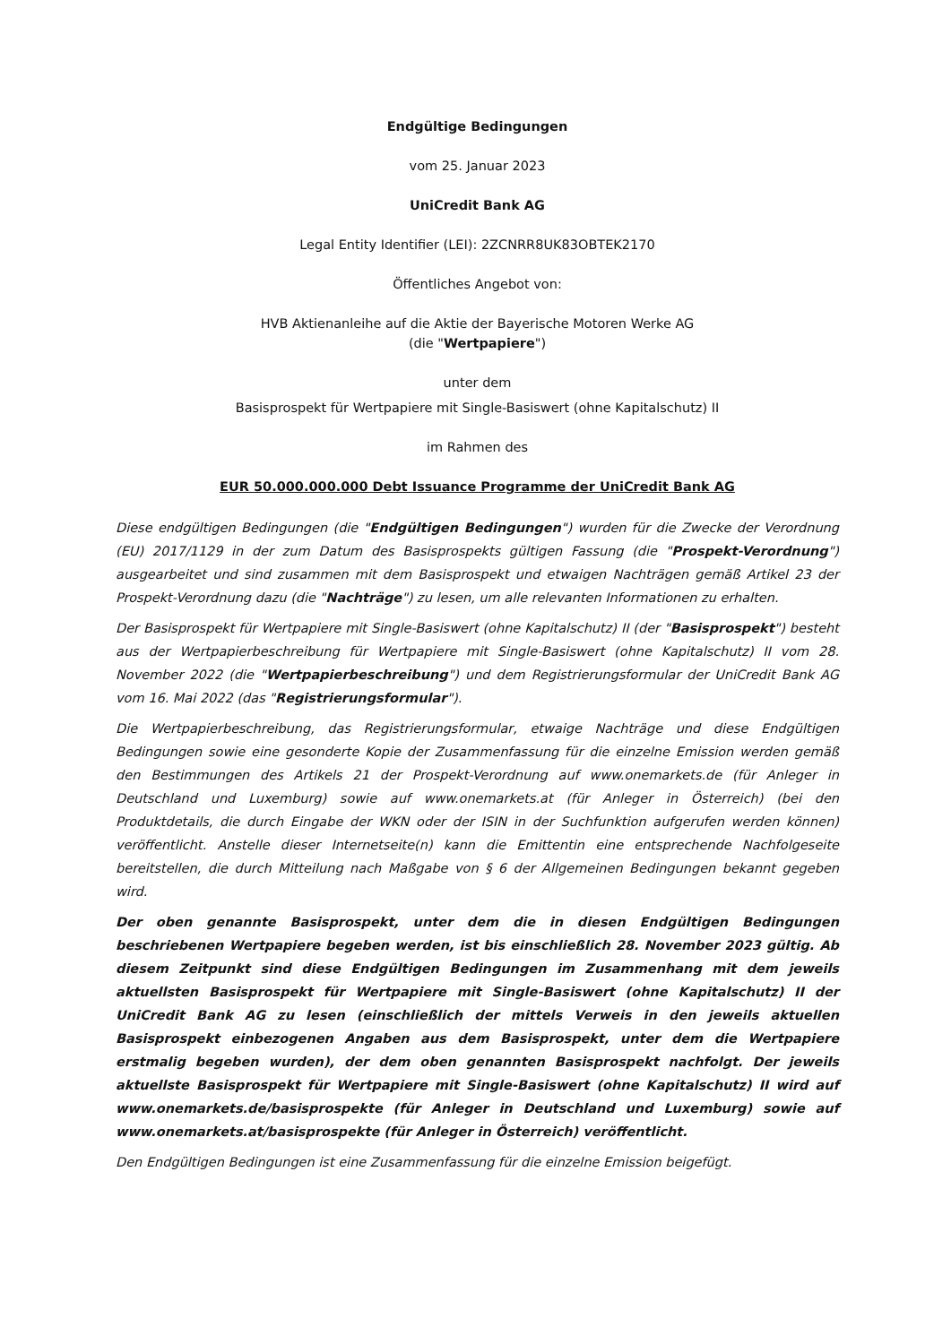Endgültige Bedingungen
vom 25. Januar 2023
UniCredit Bank AG
Legal Entity Identifier (LEI): 2ZCNRR8UK83OBTEK2170
Öffentliches Angebot von:
HVB Aktienanleihe auf die Aktie der Bayerische Motoren Werke AG
(die "Wertpapiere")
unter dem
Basisprospekt für Wertpapiere mit Single-Basiswert (ohne Kapitalschutz) II
im Rahmen des
EUR 50.000.000.000 Debt Issuance Programme der UniCredit Bank AG
Diese endgültigen Bedingungen (die "Endgültigen Bedingungen") wurden für die Zwecke der Verordnung (EU) 2017/1129 in der zum Datum des Basisprospekts gültigen Fassung (die "Prospekt-Verordnung") ausgearbeitet und sind zusammen mit dem Basisprospekt und etwaigen Nachträgen gemäß Artikel 23 der Prospekt-Verordnung dazu (die "Nachträge") zu lesen, um alle relevanten Informationen zu erhalten.
Der Basisprospekt für Wertpapiere mit Single-Basiswert (ohne Kapitalschutz) II (der "Basisprospekt") besteht aus der Wertpapierbeschreibung für Wertpapiere mit Single-Basiswert (ohne Kapitalschutz) II vom 28. November 2022 (die "Wertpapierbeschreibung") und dem Registrierungsformular der UniCredit Bank AG vom 16. Mai 2022 (das "Registrierungsformular").
Die Wertpapierbeschreibung, das Registrierungsformular, etwaige Nachträge und diese Endgültigen Bedingungen sowie eine gesonderte Kopie der Zusammenfassung für die einzelne Emission werden gemäß den Bestimmungen des Artikels 21 der Prospekt-Verordnung auf www.onemarkets.de (für Anleger in Deutschland und Luxemburg) sowie auf www.onemarkets.at (für Anleger in Österreich) (bei den Produktdetails, die durch Eingabe der WKN oder der ISIN in der Suchfunktion aufgerufen werden können) veröffentlicht. Anstelle dieser Internetseite(n) kann die Emittentin eine entsprechende Nachfolgeseite bereitstellen, die durch Mitteilung nach Maßgabe von § 6 der Allgemeinen Bedingungen bekannt gegeben wird.
Der oben genannte Basisprospekt, unter dem die in diesen Endgültigen Bedingungen beschriebenen Wertpapiere begeben werden, ist bis einschließlich 28. November 2023 gültig. Ab diesem Zeitpunkt sind diese Endgültigen Bedingungen im Zusammenhang mit dem jeweils aktuellsten Basisprospekt für Wertpapiere mit Single-Basiswert (ohne Kapitalschutz) II der UniCredit Bank AG zu lesen (einschließlich der mittels Verweis in den jeweils aktuellen Basisprospekt einbezogenen Angaben aus dem Basisprospekt, unter dem die Wertpapiere erstmalig begeben wurden), der dem oben genannten Basisprospekt nachfolgt. Der jeweils aktuellste Basisprospekt für Wertpapiere mit Single-Basiswert (ohne Kapitalschutz) II wird auf www.onemarkets.de/basisprospekte (für Anleger in Deutschland und Luxemburg) sowie auf www.onemarkets.at/basisprospekte (für Anleger in Österreich) veröffentlicht.
Den Endgültigen Bedingungen ist eine Zusammenfassung für die einzelne Emission beigefügt.